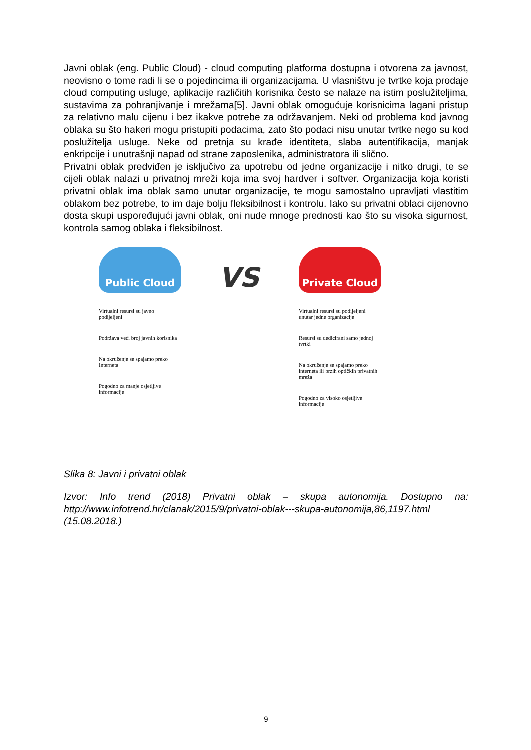Javni oblak (eng. Public Cloud) - cloud computing platforma dostupna i otvorena za javnost, neovisno o tome radi li se o pojedincima ili organizacijama. U vlasništvu je tvrtke koja prodaje cloud computing usluge, aplikacije različitih korisnika često se nalaze na istim poslužiteljima, sustavima za pohranjivanje i mrežama[5]. Javni oblak omogućuje korisnicima lagani pristup za relativno malu cijenu i bez ikakve potrebe za održavanjem. Neki od problema kod javnog oblaka su što hakeri mogu pristupiti podacima, zato što podaci nisu unutar tvrtke nego su kod poslužitelja usluge. Neke od pretnja su krađe identiteta, slaba autentifikacija, manjak enkripcije i unutrašnji napad od strane zaposlenika, administratora ili slično.
Privatni oblak predviđen je isključivo za upotrebu od jedne organizacije i nitko drugi, te se cijeli oblak nalazi u privatnoj mreži koja ima svoj hardver i softver. Organizacija koja koristi privatni oblak ima oblak samo unutar organizacije, te mogu samostalno upravljati vlastitim oblakom bez potrebe, to im daje bolju fleksibilnost i kontrolu. Iako su privatni oblaci cijenovno dosta skupi uspoređujući javni oblak, oni nude mnoge prednosti kao što su visoka sigurnost, kontrola samog oblaka i fleksibilnost.
Public Cloud
Virtualni resursi su javno podijeljeni
Podržava veći broj javnih korisnika
Na okruženje se spajamo preko Interneta
Pogodno za manje osjetljive informacije
VS
Private Cloud
Virtualni resursi su podijeljeni unutar jedne organizacije
Resursi su dedicirani samo jednoj tvrtki
Na okruženje se spajamo preko interneta ili brzih optičkih privatnih mreža
Pogodno za visoko osjetljive informacije
Slika 8: Javni i privatni oblak
Izvor: Info trend (2018) Privatni oblak – skupa autonomija. Dostupno na: http://www.infotrend.hr/clanak/2015/9/privatni-oblak---skupa-autonomija,86,1197.html (15.08.2018.)
9